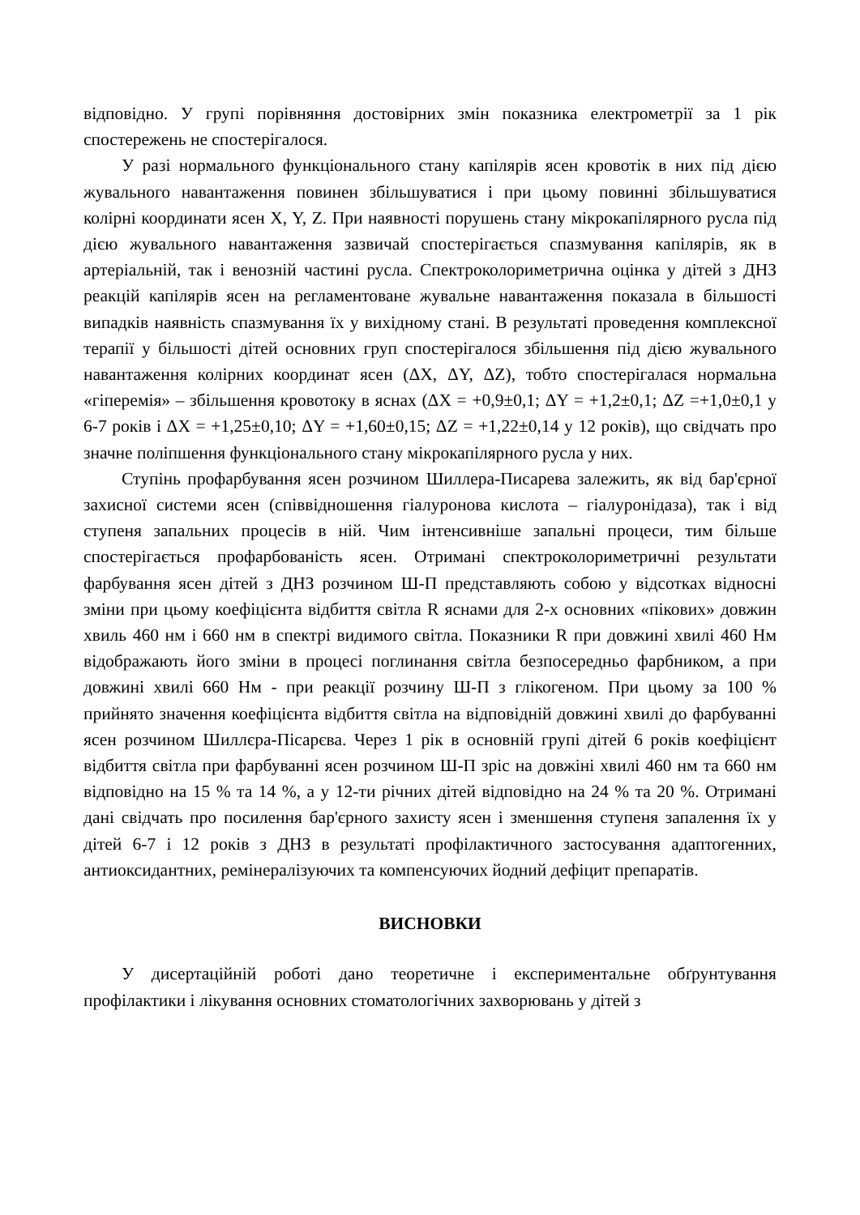відповідно. У групі порівняння достовірних змін показника електрометрії за 1 рік спостережень не спостерігалося.
У разі нормального функціонального стану капілярів ясен кровотік в них під дією жувального навантаження повинен збільшуватися і при цьому повинні збільшуватися колірні координати ясен X, Y, Z. При наявності порушень стану мікрокапілярного русла під дією жувального навантаження зазвичай спостерігається спазмування капілярів, як в артеріальній, так і венозній частині русла. Спектроколориметрична оцінка у дітей з ДНЗ реакцій капілярів ясен на регламентоване жувальне навантаження показала в більшості випадків наявність спазмування їх у вихідному стані. В результаті проведення комплексної терапії у більшості дітей основних груп спостерігалося збільшення під дією жувального навантаження колірних координат ясен (ΔX, ΔY, ΔZ), тобто спостерігалася нормальна «гіперемія» – збільшення кровотоку в яснах (ΔX = +0,9±0,1; ΔY = +1,2±0,1; ΔZ =+1,0±0,1 у 6-7 років і ΔX = +1,25±0,10; ΔY = +1,60±0,15; ΔZ = +1,22±0,14 у 12 років), що свідчать про значне поліпшення функціонального стану мікрокапілярного русла у них.
Ступінь профарбування ясен розчином Шиллера-Писарева залежить, як від бар'єрної захисної системи ясен (співвідношення гіалуронова кислота – гіалуронідаза), так і від ступеня запальних процесів в ній. Чим інтенсивніше запальні процеси, тим більше спостерігається профарбованість ясен. Отримані спектроколориметричні результати фарбування ясен дітей з ДНЗ розчином Ш-П представляють собою у відсотках відносні зміни при цьому коефіцієнта відбиття світла R яснами для 2-х основних «пікових» довжин хвиль 460 нм і 660 нм в спектрі видимого світла. Показники R при довжині хвилі 460 Нм відображають його зміни в процесі поглинання світла безпосередньо фарбником, а при довжині хвилі 660 Нм - при реакції розчину Ш-П з глікогеном. При цьому за 100 % прийнято значення коефіцієнта відбиття світла на відповідній довжині хвилі до фарбуванні ясен розчином Шиллєра-Пісарєва. Через 1 рік в основній групі дітей 6 років коефіцієнт відбиття світла при фарбуванні ясен розчином Ш-П зріс на довжіні хвилі 460 нм та 660 нм відповідно на 15 % та 14 %, а у 12-ти річних дітей відповідно на 24 % та 20 %. Отримані дані свідчать про посилення бар'єрного захисту ясен і зменшення ступеня запалення їх у дітей 6-7 і 12 років з ДНЗ в результаті профілактичного застосування адаптогенних, антиоксидантних, ремінералізуючих та компенсуючих йодний дефіцит препаратів.
ВИСНОВКИ
У дисертаційній роботі дано теоретичне і експериментальне обґрунтування профілактики і лікування основних стоматологічних захворювань у дітей з